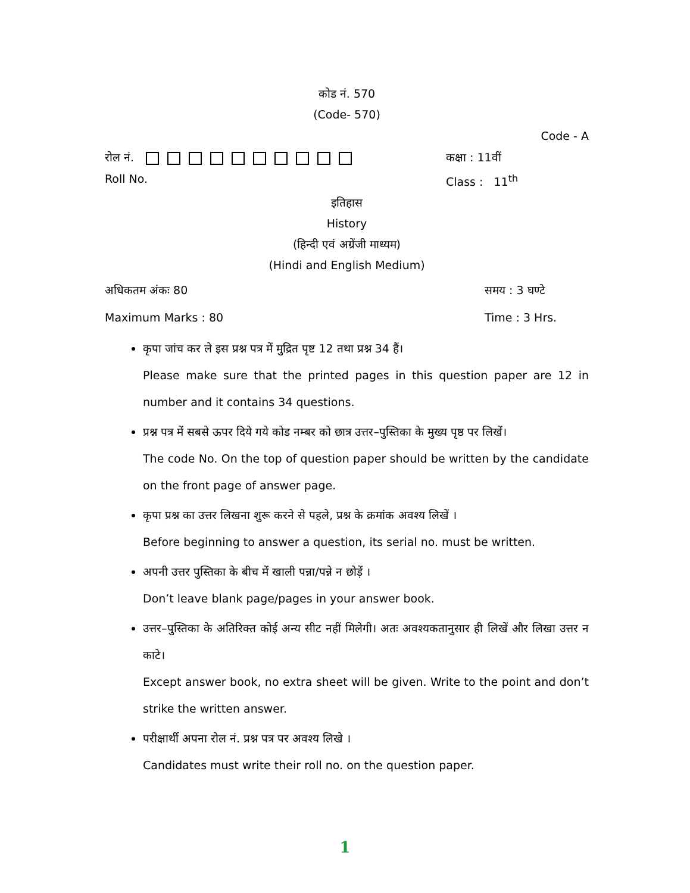कोड नं. 570
(Code- 570)
Code - A
रोल नं. कक्षा : 11वीं
Roll No. Class : 11<sup>th</sup>
इतिहास
History
(हिन्दी एवं अग्रेंजी माध्यम)
(Hindi and English Medium)
अधिकतम अंकः 80 समय : 3 घण्टे
Maximum Marks : 80 Time : 3 Hrs.
कृपा जांच कर ले इस प्रश्न पत्र में मुद्रित पृष्ट 12 तथा प्रश्न 34 हैं।
Please make sure that the printed pages in this question paper are 12 in number and it contains 34 questions.
प्रश्न पत्र में सबसे ऊपर दिये गये कोड नम्बर को छात्र उत्तर–पुस्तिका के मुख्य पृष्ठ पर लिखें।
The code No. On the top of question paper should be written by the candidate on the front page of answer page.
कृपा प्रश्न का उत्तर लिखना शुरू करने से पहले, प्रश्न के क्रमांक अवश्य लिखें ।
Before beginning to answer a question, its serial no. must be written.
अपनी उत्तर पुस्तिका के बीच में खाली पन्ना/पन्ने न छोड़ें ।
Don’t leave blank page/pages in your answer book.
उत्तर–पुस्तिका के अतिरिक्त कोई अन्य सीट नहीं मिलेगी। अतः अवश्यकतानुसार ही लिखें और लिखा उत्तर न काटे।
Except answer book, no extra sheet will be given. Write to the point and don’t strike the written answer.
परीक्षार्थी अपना रोल नं. प्रश्न पत्र पर अवश्य लिखे ।
Candidates must write their roll no. on the question paper.
1